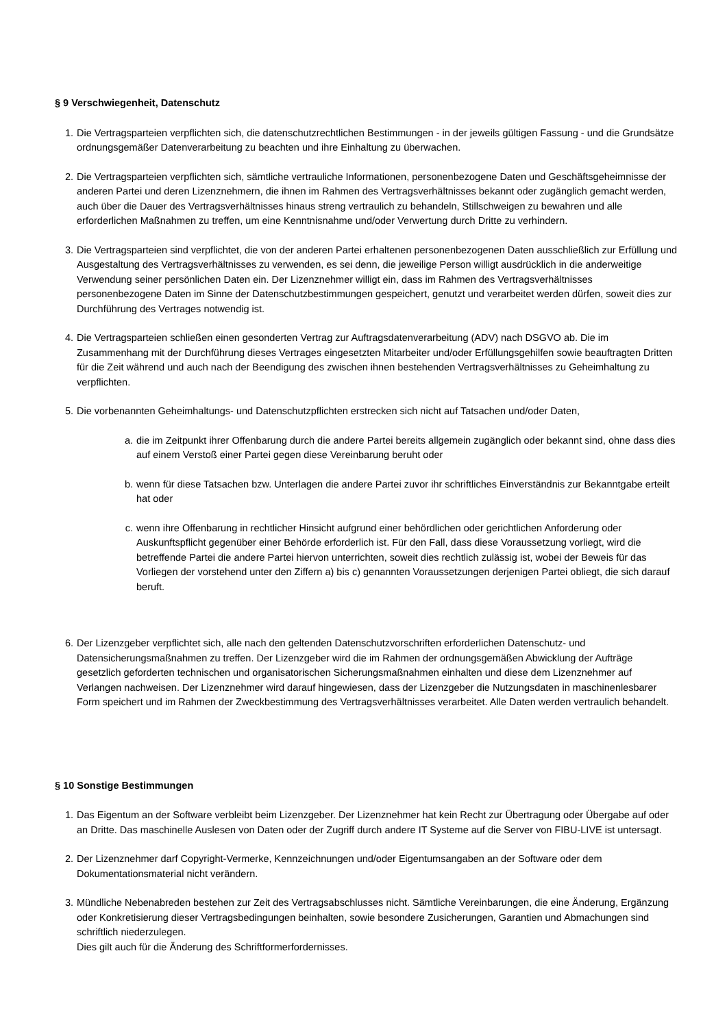§ 9 Verschwiegenheit, Datenschutz
1. Die Vertragsparteien verpflichten sich, die datenschutzrechtlichen Bestimmungen - in der jeweils gültigen Fassung - und die Grundsätze ordnungsgemäßer Datenverarbeitung zu beachten und ihre Einhaltung zu überwachen.
2. Die Vertragsparteien verpflichten sich, sämtliche vertrauliche Informationen, personenbezogene Daten und Geschäftsgeheimnisse der anderen Partei und deren Lizenznehmern, die ihnen im Rahmen des Vertragsverhältnisses bekannt oder zugänglich gemacht werden, auch über die Dauer des Vertragsverhältnisses hinaus streng vertraulich zu behandeln, Stillschweigen zu bewahren und alle erforderlichen Maßnahmen zu treffen, um eine Kenntnisnahme und/oder Verwertung durch Dritte zu verhindern.
3. Die Vertragsparteien sind verpflichtet, die von der anderen Partei erhaltenen personenbezogenen Daten ausschließlich zur Erfüllung und Ausgestaltung des Vertragsverhältnisses zu verwenden, es sei denn, die jeweilige Person willigt ausdrücklich in die anderweitige Verwendung seiner persönlichen Daten ein. Der Lizenznehmer willigt ein, dass im Rahmen des Vertragsverhältnisses personenbezogene Daten im Sinne der Datenschutzbestimmungen gespeichert, genutzt und verarbeitet werden dürfen, soweit dies zur Durchführung des Vertrages notwendig ist.
4. Die Vertragsparteien schließen einen gesonderten Vertrag zur Auftragsdatenverarbeitung (ADV) nach DSGVO ab. Die im Zusammenhang mit der Durchführung dieses Vertrages eingesetzten Mitarbeiter und/oder Erfüllungsgehilfen sowie beauftragten Dritten für die Zeit während und auch nach der Beendigung des zwischen ihnen bestehenden Vertragsverhältnisses zu Geheimhaltung zu verpflichten.
5. Die vorbenannten Geheimhaltungs- und Datenschutzpflichten erstrecken sich nicht auf Tatsachen und/oder Daten,
a. die im Zeitpunkt ihrer Offenbarung durch die andere Partei bereits allgemein zugänglich oder bekannt sind, ohne dass dies auf einem Verstoß einer Partei gegen diese Vereinbarung beruht oder
b. wenn für diese Tatsachen bzw. Unterlagen die andere Partei zuvor ihr schriftliches Einverständnis zur Bekanntgabe erteilt hat oder
c. wenn ihre Offenbarung in rechtlicher Hinsicht aufgrund einer behördlichen oder gerichtlichen Anforderung oder Auskunftspflicht gegenüber einer Behörde erforderlich ist. Für den Fall, dass diese Voraussetzung vorliegt, wird die betreffende Partei die andere Partei hiervon unterrichten, soweit dies rechtlich zulässig ist, wobei der Beweis für das Vorliegen der vorstehend unter den Ziffern a) bis c) genannten Voraussetzungen derjenigen Partei obliegt, die sich darauf beruft.
6. Der Lizenzgeber verpflichtet sich, alle nach den geltenden Datenschutzvorschriften erforderlichen Datenschutz- und Datensicherungsmaßnahmen zu treffen. Der Lizenzgeber wird die im Rahmen der ordnungsgemäßen Abwicklung der Aufträge gesetzlich geforderten technischen und organisatorischen Sicherungsmaßnahmen einhalten und diese dem Lizenznehmer auf Verlangen nachweisen. Der Lizenznehmer wird darauf hingewiesen, dass der Lizenzgeber die Nutzungsdaten in maschinenlesbarer Form speichert und im Rahmen der Zweckbestimmung des Vertragsverhältnisses verarbeitet. Alle Daten werden vertraulich behandelt.
§ 10 Sonstige Bestimmungen
1. Das Eigentum an der Software verbleibt beim Lizenzgeber. Der Lizenznehmer hat kein Recht zur Übertragung oder Übergabe auf oder an Dritte. Das maschinelle Auslesen von Daten oder der Zugriff durch andere IT Systeme auf die Server von FIBU-LIVE ist untersagt.
2. Der Lizenznehmer darf Copyright-Vermerke, Kennzeichnungen und/oder Eigentumsangaben an der Software oder dem Dokumentationsmaterial nicht verändern.
3. Mündliche Nebenabreden bestehen zur Zeit des Vertragsabschlusses nicht. Sämtliche Vereinbarungen, die eine Änderung, Ergänzung oder Konkretisierung dieser Vertragsbedingungen beinhalten, sowie besondere Zusicherungen, Garantien und Abmachungen sind schriftlich niederzulegen.
Dies gilt auch für die Änderung des Schriftformerfordernisses.